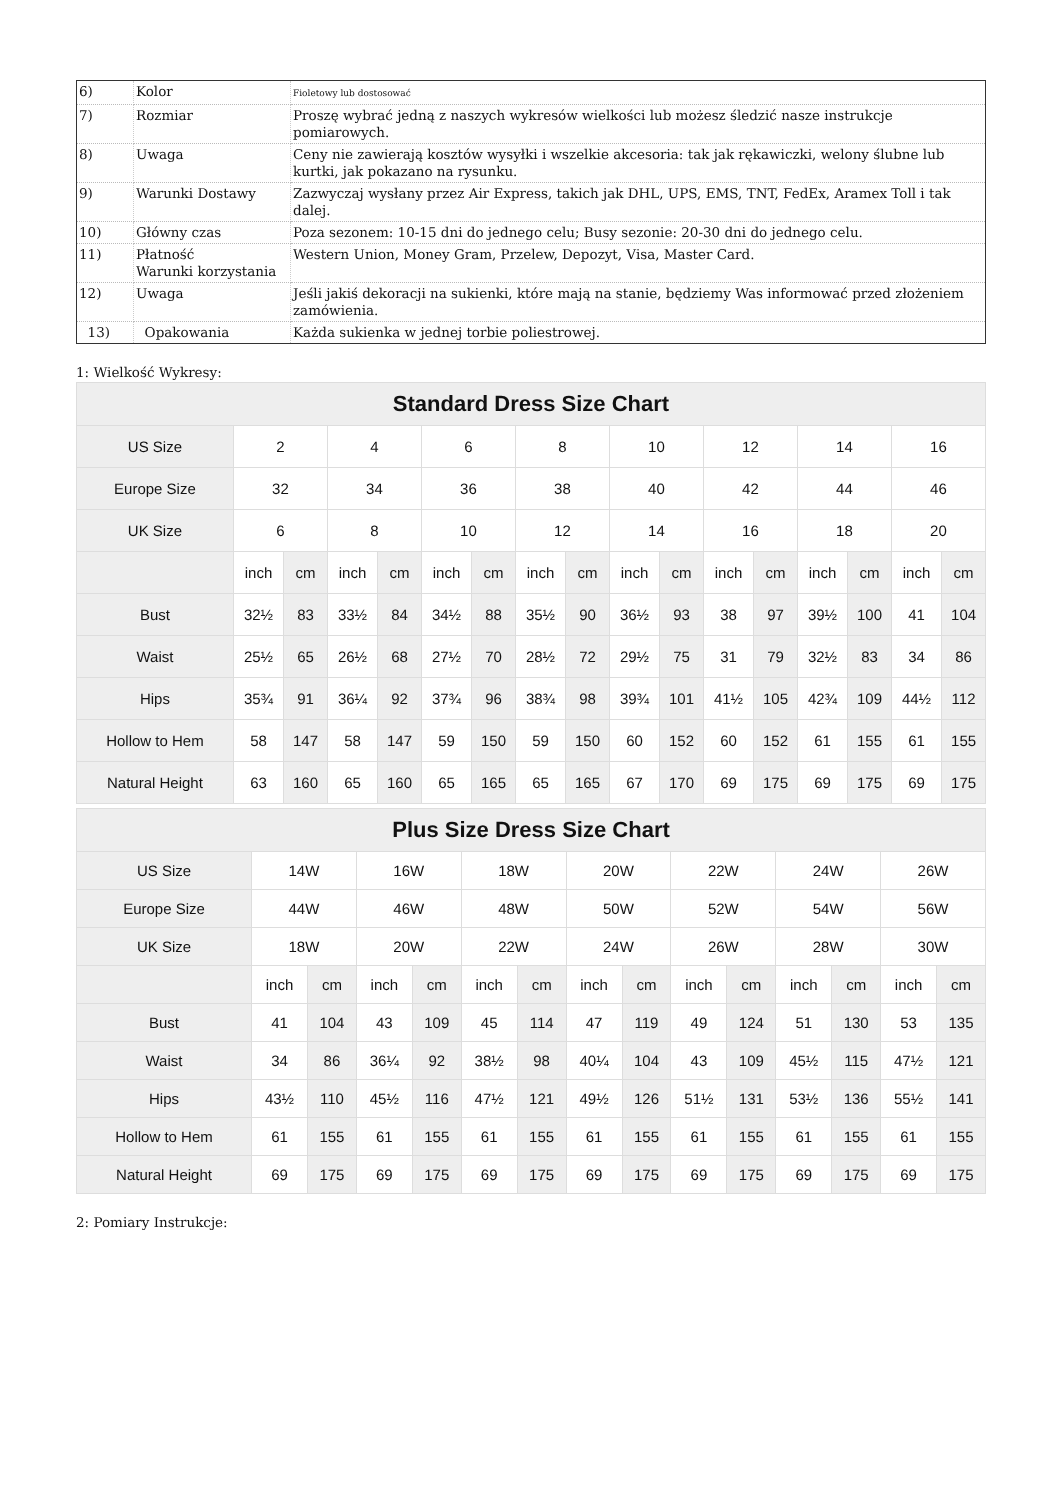| 6) | Kolor | Fioletowy lub dostosować |
| 7) | Rozmiar | Proszę wybrać jedną z naszych wykresów wielkości lub możesz śledzić nasze instrukcje pomiarowych. |
| 8) | Uwaga | Ceny nie zawierają kosztów wysyłki i wszelkie akcesoria: tak jak rękawiczki, welony ślubne lub kurtki, jak pokazano na rysunku. |
| 9) | Warunki Dostawy | Zazwyczaj wysłany przez Air Express, takich jak DHL, UPS, EMS, TNT, FedEx, Aramex Toll i tak dalej. |
| 10) | Główny czas | Poza sezonem: 10-15 dni do jednego celu; Busy sezonie: 20-30 dni do jednego celu. |
| 11) | Płatność Warunki korzystania | Western Union, Money Gram, Przelew, Depozyt, Visa, Master Card. |
| 12) | Uwaga | Jeśli jakiś dekoracji na sukienki, które mają na stanie, będziemy Was informować przed złożeniem zamówienia. |
| 13) | Opakowania | Każda sukienka w jednej torbie poliestrowej. |
1: Wielkość Wykresy:
| Standard Dress Size Chart | | | | | | | | | | | | | | | | |
| --- | --- | --- | --- | --- | --- | --- | --- | --- | --- | --- | --- | --- | --- | --- | --- | --- |
| US Size | 2 | | 4 | | 6 | | 8 | | 10 | | 12 | | 14 | | 16 | |
| Europe Size | 32 | | 34 | | 36 | | 38 | | 40 | | 42 | | 44 | | 46 | |
| UK Size | 6 | | 8 | | 10 | | 12 | | 14 | | 16 | | 18 | | 20 | |
| | inch | cm | inch | cm | inch | cm | inch | cm | inch | cm | inch | cm | inch | cm | inch | cm |
| Bust | 32½ | 83 | 33½ | 84 | 34½ | 88 | 35½ | 90 | 36½ | 93 | 38 | 97 | 39½ | 100 | 41 | 104 |
| Waist | 25½ | 65 | 26½ | 68 | 27½ | 70 | 28½ | 72 | 29½ | 75 | 31 | 79 | 32½ | 83 | 34 | 86 |
| Hips | 35¾ | 91 | 36¼ | 92 | 37¾ | 96 | 38¾ | 98 | 39¾ | 101 | 41½ | 105 | 42¾ | 109 | 44½ | 112 |
| Hollow to Hem | 58 | 147 | 58 | 147 | 59 | 150 | 59 | 150 | 60 | 152 | 60 | 152 | 61 | 155 | 61 | 155 |
| Natural Height | 63 | 160 | 65 | 160 | 65 | 165 | 65 | 165 | 67 | 170 | 69 | 175 | 69 | 175 | 69 | 175 |
| Plus Size Dress Size Chart | | | | | | | | | | | | | | |
| --- | --- | --- | --- | --- | --- | --- | --- | --- | --- | --- | --- | --- | --- | --- |
| US Size | 14W | | 16W | | 18W | | 20W | | 22W | | 24W | | 26W | |
| Europe Size | 44W | | 46W | | 48W | | 50W | | 52W | | 54W | | 56W | |
| UK Size | 18W | | 20W | | 22W | | 24W | | 26W | | 28W | | 30W | |
| | inch | cm | inch | cm | inch | cm | inch | cm | inch | cm | inch | cm | inch | cm |
| Bust | 41 | 104 | 43 | 109 | 45 | 114 | 47 | 119 | 49 | 124 | 51 | 130 | 53 | 135 |
| Waist | 34 | 86 | 36¼ | 92 | 38½ | 98 | 40¼ | 104 | 43 | 109 | 45½ | 115 | 47½ | 121 |
| Hips | 43½ | 110 | 45½ | 116 | 47½ | 121 | 49½ | 126 | 51½ | 131 | 53½ | 136 | 55½ | 141 |
| Hollow to Hem | 61 | 155 | 61 | 155 | 61 | 155 | 61 | 155 | 61 | 155 | 61 | 155 | 61 | 155 |
| Natural Height | 69 | 175 | 69 | 175 | 69 | 175 | 69 | 175 | 69 | 175 | 69 | 175 | 69 | 175 |
2: Pomiary Instrukcje: